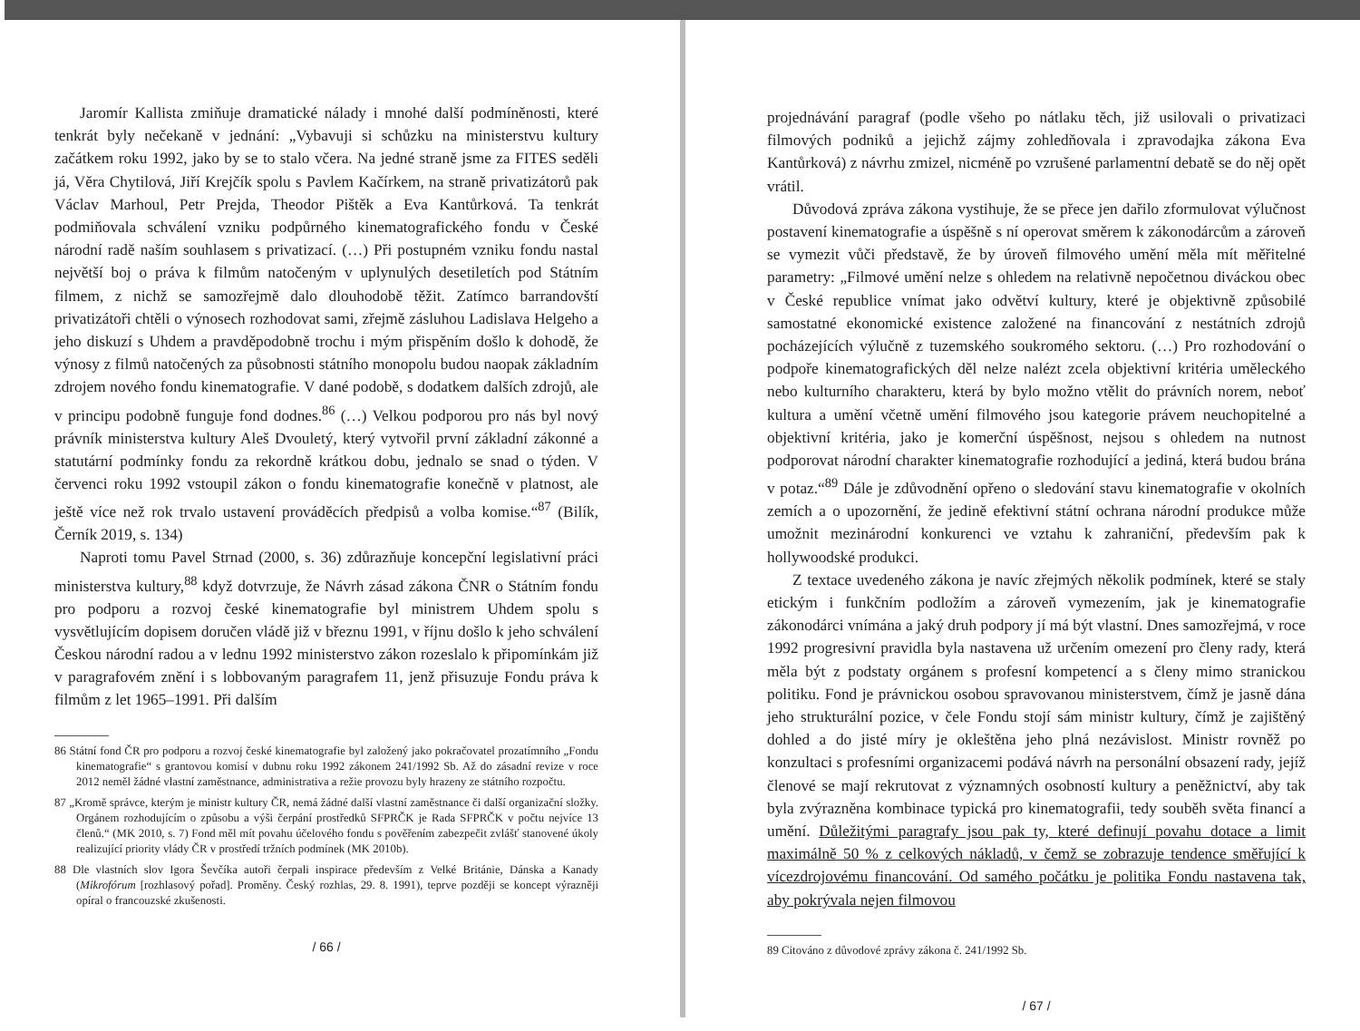Jaromír Kallista zmiňuje dramatické nálady i mnohé další podmíněnosti, které tenkrát byly nečekaně v jednání: „Vybavuji si schůzku na ministerstvu kultury začátkem roku 1992, jako by se to stalo včera. Na jedné straně jsme za FITES seděli já, Věra Chytilová, Jiří Krejčík spolu s Pavlem Kačírkem, na straně privatizátorů pak Václav Marhoul, Petr Prejda, Theodor Pištěk a Eva Kantůrková. Ta tenkrát podmiňovala schválení vzniku podpůrného kinematografického fondu v České národní radě naším souhlasem s privatizací. (…) Při postupném vzniku fondu nastal největší boj o práva k filmům natočeným v uplynulých desetiletích pod Státním filmem, z nichž se samozřejmě dalo dlouhodobě těžit. Zatímco barrandovští privatizátoři chtěli o výnosech rozhodovat sami, zřejmě zásluhou Ladislava Helgeho a jeho diskuzí s Uhdem a pravděpodobně trochu i mým přispěním došlo k dohodě, že výnosy z filmů natočených za působnosti státního monopolu budou naopak základním zdrojem nového fondu kinematografie. V dané podobě, s dodatkem dalších zdrojů, ale v principu podobně funguje fond dodnes.<sup>86</sup> (…) Velkou podporou pro nás byl nový právník ministerstva kultury Aleš Dvouletý, který vytvořil první základní zákonné a statutární podmínky fondu za rekordně krátkou dobu, jednalo se snad o týden. V červenci roku 1992 vstoupil zákon o fondu kinematografie konečně v platnost, ale ještě více než rok trvalo ustavení prováděcích předpisů a volba komise.“<sup>87</sup> (Bilík, Černík 2019, s. 134)
Naproti tomu Pavel Strnad (2000, s. 36) zdůrazňuje koncepční legislativní práci ministerstva kultury,<sup>88</sup> když dotvrzuje, že Návrh zásad zákona ČNR o Státním fondu pro podporu a rozvoj české kinematografie byl ministrem Uhdem spolu s vysvětlujícím dopisem doručen vládě již v březnu 1991, v říjnu došlo k jeho schválení Českou národní radou a v lednu 1992 ministerstvo zákon rozeslalo k připomínkám již v paragrafovém znění i s lobbovaným paragrafem 11, jenž přisuzuje Fondu práva k filmům z let 1965–1991. Při dalším
86 Státní fond ČR pro podporu a rozvoj české kinematografie byl založený jako pokračovatel prozatímního „Fondu kinematografie“ s grantovou komisí v dubnu roku 1992 zákonem 241/1992 Sb. Až do zásadní revize v roce 2012 neměl žádné vlastní zaměstnance, administrativa a režie provozu byly hrazeny ze státního rozpočtu.
87 „Kromě správce, kterým je ministr kultury ČR, nemá žádné další vlastní zaměstnance či další organizační složky. Orgánem rozhodujícím o způsobu a výši čerpání prostředků SFPRČK je Rada SFPRČK v počtu nejvíce 13 členů.“ (MK 2010, s. 7) Fond měl mít povahu účelového fondu s pověřením zabezpečit zvlášť stanovené úkoly realizující priority vlády ČR v prostředí tržních podmínek (MK 2010b).
88 Dle vlastních slov Igora Ševčíka autoři čerpali inspirace především z Velké Británie, Dánska a Kanady (Mikrofórum [rozhlasový pořad]. Proměny. Český rozhlas, 29. 8. 1991), teprve později se koncept výrazněji opíral o francouzské zkušenosti.
/ 66 /
projednávání paragraf (podle všeho po nátlaku těch, již usilovali o privatizaci filmových podniků a jejichž zájmy zohledňovala i zpravodajka zákona Eva Kantůrková) z návrhu zmizel, nicméně po vzrušené parlamentní debatě se do něj opět vrátil.
Důvodová zpráva zákona vystihuje, že se přece jen dařilo zformulovat výlučnost postavení kinematografie a úspěšně s ní operovat směrem k zákonodárcům a zároveň se vymezit vůči představě, že by úroveň filmového umění měla mít měřitelné parametry: „Filmové umění nelze s ohledem na relativně nepočetnou diváckou obec v České republice vnímat jako odvětví kultury, které je objektivně způsobilé samostatné ekonomické existence založené na financování z nestátních zdrojů pocházejících výlučně z tuzemského soukromého sektoru. (…) Pro rozhodování o podpoře kinematografických děl nelze nalézt zcela objektivní kritéria uměleckého nebo kulturního charakteru, která by bylo možno vtělit do právních norem, neboť kultura a umění včetně umění filmového jsou kategorie právem neuchopitelné a objektivní kritéria, jako je komerční úspěšnost, nejsou s ohledem na nutnost podporovat národní charakter kinematografie rozhodující a jediná, která budou brána v potaz.“<sup>89</sup> Dále je zdůvodnění opřeno o sledování stavu kinematografie v okolních zemích a o upozornění, že jedině efektivní státní ochrana národní produkce může umožnit mezinárodní konkurenci ve vztahu k zahraniční, především pak k hollywoodské produkci.
Z textace uvedeného zákona je navíc zřejmých několik podmínek, které se staly etickým i funkčním podložím a zároveň vymezením, jak je kinematografie zákonodárci vnímána a jaký druh podpory jí má být vlastní. Dnes samozřejmá, v roce 1992 progresivní pravidla byla nastavena už určením omezení pro členy rady, která měla být z podstaty orgánem s profesní kompetencí a s členy mimo stranickou politiku. Fond je právnickou osobou spravovanou ministerstvem, čímž je jasně dána jeho strukturální pozice, v čele Fondu stojí sám ministr kultury, čímž je zajištěný dohled a do jisté míry je okleštěna jeho plná nezávislost. Ministr rovněž po konzultaci s profesními organizacemi podává návrh na personální obsazení rady, jejíž členové se mají rekrutovat z významných osobností kultury a peněžnictví, aby tak byla zvýrazněna kombinace typická pro kinematografii, tedy souběh světa financí a umění. Důležitými paragrafy jsou pak ty, které definují povahu dotace a limit maximálně 50 % z celkových nákladů, v čemž se zobrazuje tendence směřující k vícezdrojovému financování. Od samého počátku je politika Fondu nastavena tak, aby pokrývala nejen filmovou
89 Citováno z důvodové zprávy zákona č. 241/1992 Sb.
/ 67 /